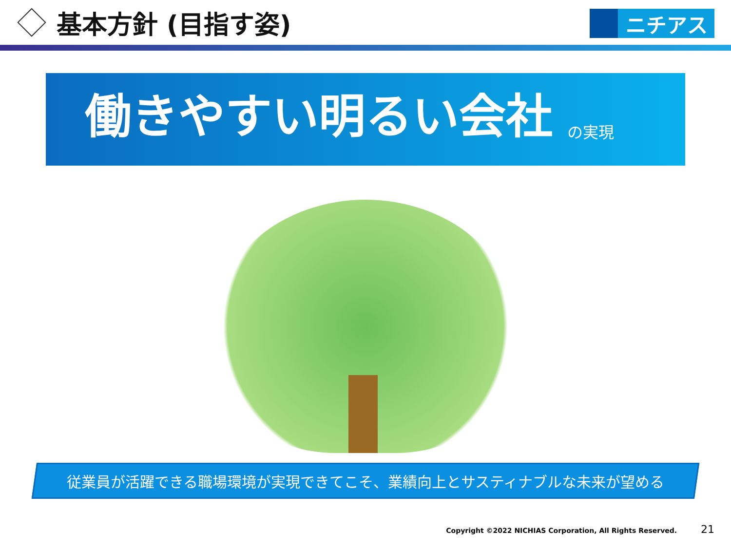基本方針 (目指す姿)
ニチアス
働きやすい明るい会社 の実現
従業員が活躍できる職場環境が実現できてこそ、業績向上とサスティナブルな未来が望める
Copyright ©2022 NICHIAS Corporation, All Rights Reserved. 21